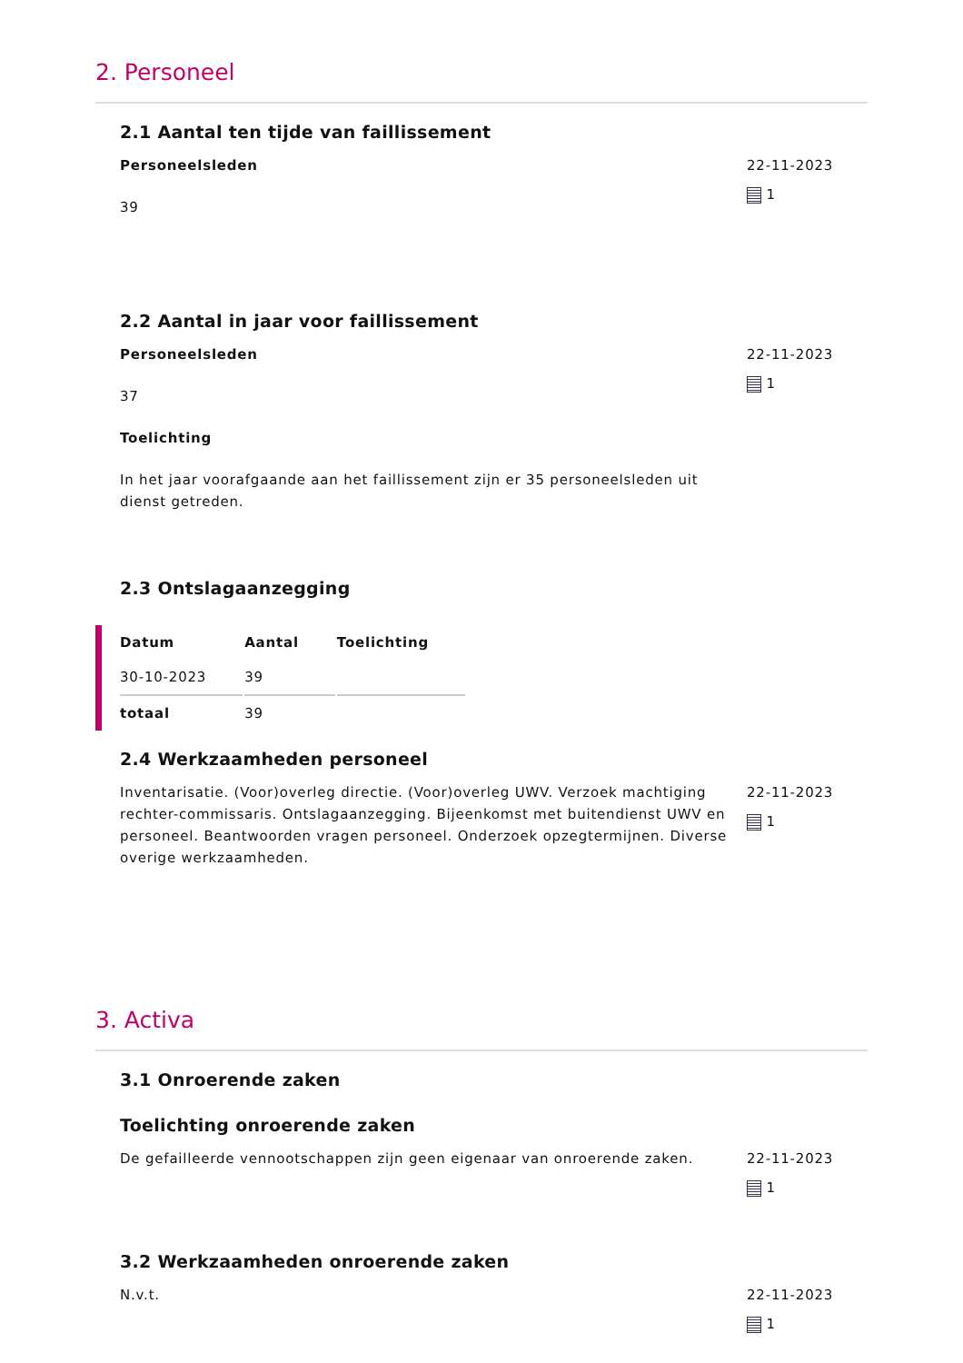2. Personeel
2.1 Aantal ten tijde van faillissement
Personeelsleden
39
22-11-2023
1
2.2 Aantal in jaar voor faillissement
Personeelsleden
37
Toelichting
In het jaar voorafgaande aan het faillissement zijn er 35 personeelsleden uit dienst getreden.
22-11-2023
1
2.3 Ontslagaanzegging
| Datum | Aantal | Toelichting |
| --- | --- | --- |
| 30-10-2023 | 39 | |
| totaal | 39 | |
2.4 Werkzaamheden personeel
Inventarisatie. (Voor)overleg directie. (Voor)overleg UWV. Verzoek machtiging rechter-commissaris. Ontslagaanzegging. Bijeenkomst met buitendienst UWV en personeel. Beantwoorden vragen personeel. Onderzoek opzegtermijnen. Diverse overige werkzaamheden.
22-11-2023
1
3. Activa
3.1 Onroerende zaken
Toelichting onroerende zaken
De gefailleerde vennootschappen zijn geen eigenaar van onroerende zaken.
22-11-2023
1
3.2 Werkzaamheden onroerende zaken
N.v.t. 22-11-2023
1